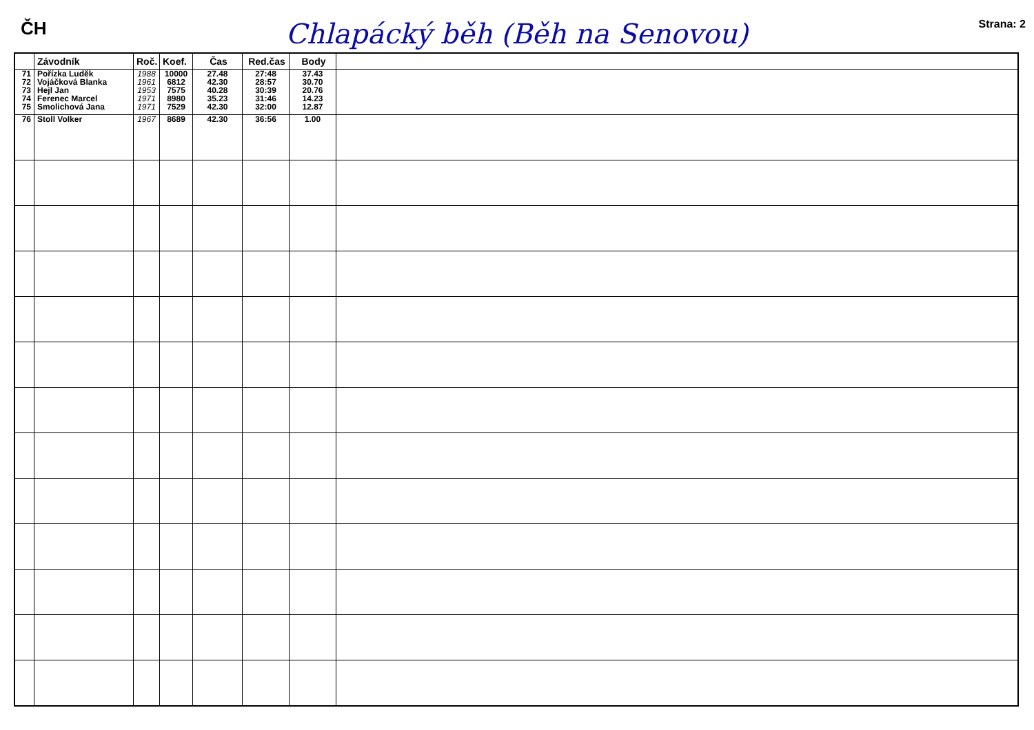ČH
Chlapácký běh (Běh na Senovou)
Strana: 2
| | Závodník | Roč. | Koef. | Čas | Red.čas | Body | |
| --- | --- | --- | --- | --- | --- | --- | --- |
| 71 72 73 74 75 | Pořízka Luděk Vojáčková Blanka Hejl Jan Ferenec Marcel Smolichová Jana | 1988 1961 1953 1971 1971 | 10000 6812 7575 8980 7529 | 27.48 42.30 40.28 35.23 42.30 | 27:48 28:57 30:39 31:46 32:00 | 37.43 30.70 20.76 14.23 12.87 | |
| 76 | Stoll Volker | 1967 | 8689 | 42.30 | 36:56 | 1.00 | |